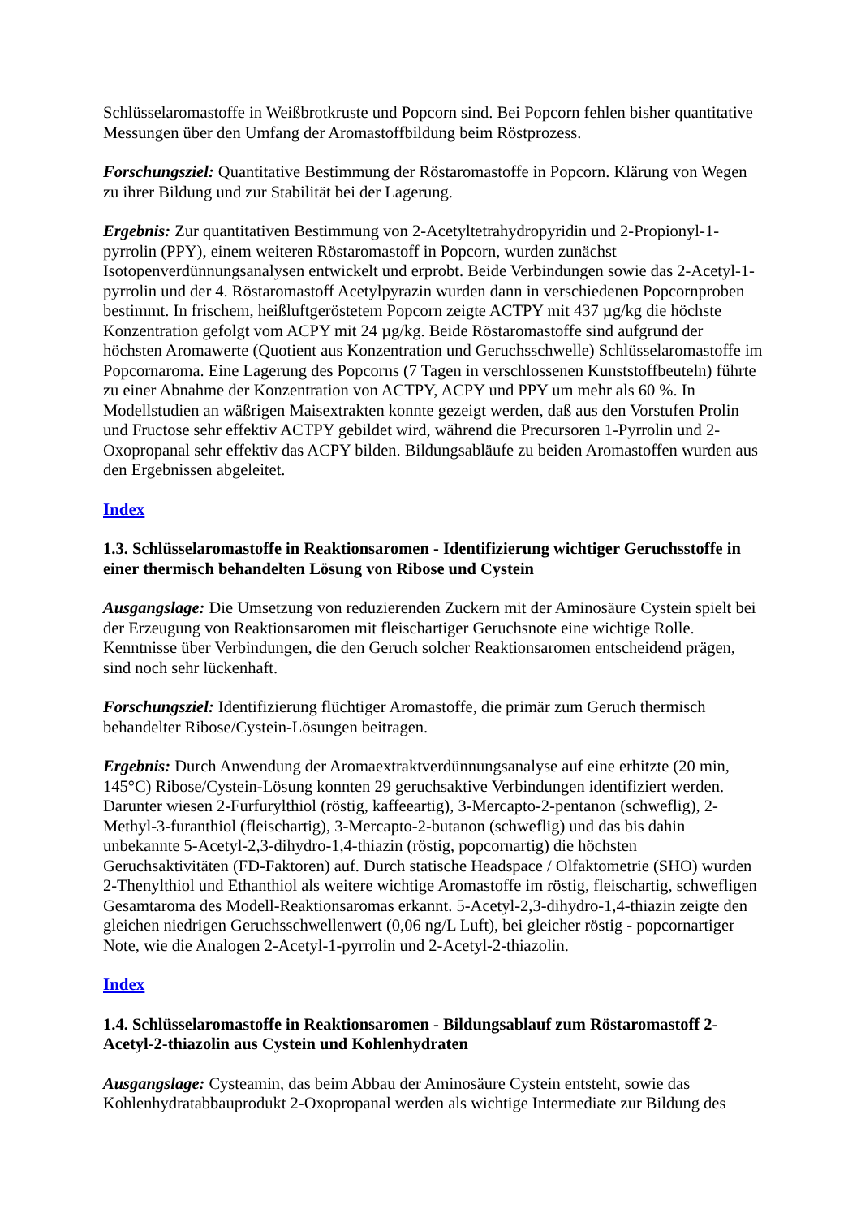Schlüsselaromastoffe in Weißbrotkruste und Popcorn sind. Bei Popcorn fehlen bisher quantitative Messungen über den Umfang der Aromastoffbildung beim Röstprozess.
Forschungsziel: Quantitative Bestimmung der Röstaromastoffe in Popcorn. Klärung von Wegen zu ihrer Bildung und zur Stabilität bei der Lagerung.
Ergebnis: Zur quantitativen Bestimmung von 2-Acetyltetrahydropyridin und 2-Propionyl-1-pyrrolin (PPY), einem weiteren Röstaromastoff in Popcorn, wurden zunächst Isotopenverdünnungsanalysen entwickelt und erprobt. Beide Verbindungen sowie das 2-Acetyl-1-pyrrolin und der 4. Röstaromastoff Acetylpyrazin wurden dann in verschiedenen Popcornproben bestimmt. In frischem, heißluftgeröstetem Popcorn zeigte ACTPY mit 437 µg/kg die höchste Konzentration gefolgt vom ACPY mit 24 µg/kg. Beide Röstaromastoffe sind aufgrund der höchsten Aromawerte (Quotient aus Konzentration und Geruchsschwelle) Schlüsselaromastoffe im Popcornaroma. Eine Lagerung des Popcorns (7 Tagen in verschlossenen Kunststoffbeuteln) führte zu einer Abnahme der Konzentration von ACTPY, ACPY und PPY um mehr als 60 %. In Modellstudien an wäßrigen Maisextrakten konnte gezeigt werden, daß aus den Vorstufen Prolin und Fructose sehr effektiv ACTPY gebildet wird, während die Precursoren 1-Pyrrolin und 2-Oxopropanal sehr effektiv das ACPY bilden. Bildungsabläufe zu beiden Aromastoffen wurden aus den Ergebnissen abgeleitet.
Index
1.3. Schlüsselaromastoffe in Reaktionsaromen - Identifizierung wichtiger Geruchsstoffe in einer thermisch behandelten Lösung von Ribose und Cystein
Ausgangslage: Die Umsetzung von reduzierenden Zuckern mit der Aminosäure Cystein spielt bei der Erzeugung von Reaktionsaromen mit fleischartiger Geruchsnote eine wichtige Rolle. Kenntnisse über Verbindungen, die den Geruch solcher Reaktionsaromen entscheidend prägen, sind noch sehr lückenhaft.
Forschungsziel: Identifizierung flüchtiger Aromastoffe, die primär zum Geruch thermisch behandelter Ribose/Cystein-Lösungen beitragen.
Ergebnis: Durch Anwendung der Aromaextraktverdünnungsanalyse auf eine erhitzte (20 min, 145°C) Ribose/Cystein-Lösung konnten 29 geruchsaktive Verbindungen identifiziert werden. Darunter wiesen 2-Furfurylthiol (röstig, kaffeeartig), 3-Mercapto-2-pentanon (schweflig), 2-Methyl-3-furanthiol (fleischartig), 3-Mercapto-2-butanon (schweflig) und das bis dahin unbekannte 5-Acetyl-2,3-dihydro-1,4-thiazin (röstig, popcornartig) die höchsten Geruchsaktivitäten (FD-Faktoren) auf. Durch statische Headspace / Olfaktometrie (SHO) wurden 2-Thenylthiol und Ethanthiol als weitere wichtige Aromastoffe im röstig, fleischartig, schwefligen Gesamtaroma des Modell-Reaktionsaromas erkannt. 5-Acetyl-2,3-dihydro-1,4-thiazin zeigte den gleichen niedrigen Geruchsschwellenwert (0,06 ng/L Luft), bei gleicher röstig - popcornartiger Note, wie die Analogen 2-Acetyl-1-pyrrolin und 2-Acetyl-2-thiazolin.
Index
1.4. Schlüsselaromastoffe in Reaktionsaromen - Bildungsablauf zum Röstaromastoff 2-Acetyl-2-thiazolin aus Cystein und Kohlenhydraten
Ausgangslage: Cysteamin, das beim Abbau der Aminosäure Cystein entsteht, sowie das Kohlenhydratabbauprodukt 2-Oxopropanal werden als wichtige Intermediate zur Bildung des